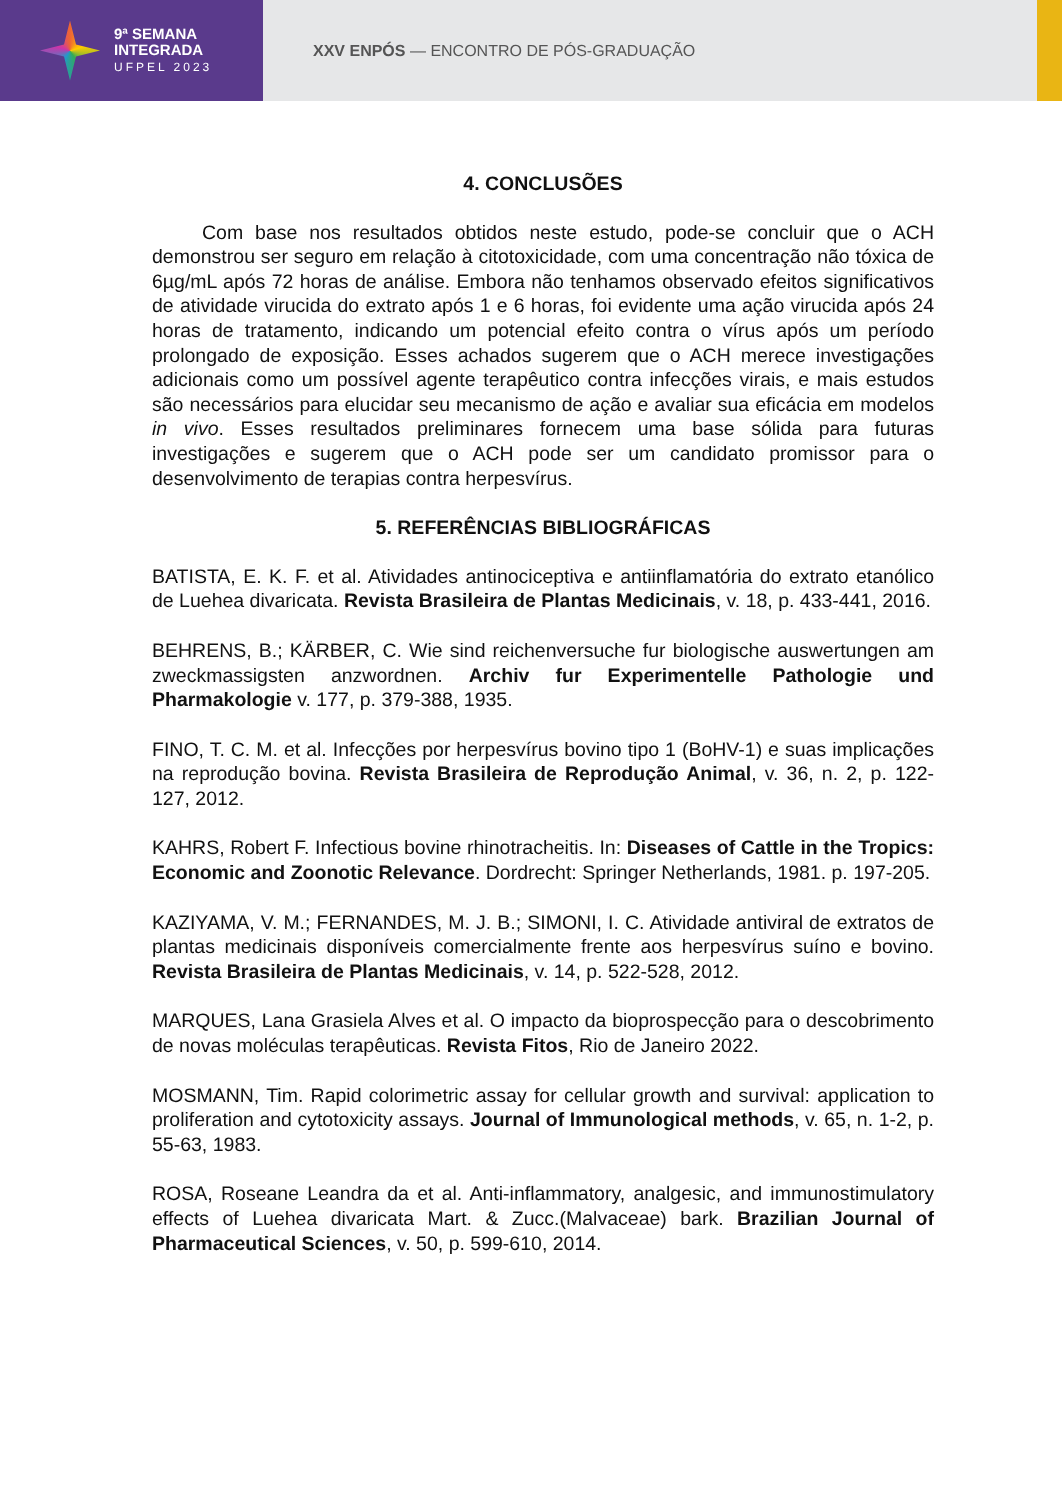9ª SEMANA
INTEGRADA
UFPEL 2023
XXV ENPÓS — ENCONTRO DE PÓS-GRADUAÇÃO
4. CONCLUSÕES
Com base nos resultados obtidos neste estudo, pode-se concluir que o ACH demonstrou ser seguro em relação à citotoxicidade, com uma concentração não tóxica de 6µg/mL após 72 horas de análise. Embora não tenhamos observado efeitos significativos de atividade virucida do extrato após 1 e 6 horas, foi evidente uma ação virucida após 24 horas de tratamento, indicando um potencial efeito contra o vírus após um período prolongado de exposição. Esses achados sugerem que o ACH merece investigações adicionais como um possível agente terapêutico contra infecções virais, e mais estudos são necessários para elucidar seu mecanismo de ação e avaliar sua eficácia em modelos in vivo. Esses resultados preliminares fornecem uma base sólida para futuras investigações e sugerem que o ACH pode ser um candidato promissor para o desenvolvimento de terapias contra herpesvírus.
5. REFERÊNCIAS BIBLIOGRÁFICAS
BATISTA, E. K. F. et al. Atividades antinociceptiva e antiinflamatória do extrato etanólico de Luehea divaricata. Revista Brasileira de Plantas Medicinais, v. 18, p. 433-441, 2016.
BEHRENS, B.; KÄRBER, C. Wie sind reichenversuche fur biologische auswertungen am zweckmassigsten anzwordnen. Archiv fur Experimentelle Pathologie und Pharmakologie v. 177, p. 379-388, 1935.
FINO, T. C. M. et al. Infecções por herpesvírus bovino tipo 1 (BoHV-1) e suas implicações na reprodução bovina. Revista Brasileira de Reprodução Animal, v. 36, n. 2, p. 122-127, 2012.
KAHRS, Robert F. Infectious bovine rhinotracheitis. In: Diseases of Cattle in the Tropics: Economic and Zoonotic Relevance. Dordrecht: Springer Netherlands, 1981. p. 197-205.
KAZIYAMA, V. M.; FERNANDES, M. J. B.; SIMONI, I. C. Atividade antiviral de extratos de plantas medicinais disponíveis comercialmente frente aos herpesvírus suíno e bovino. Revista Brasileira de Plantas Medicinais, v. 14, p. 522-528, 2012.
MARQUES, Lana Grasiela Alves et al. O impacto da bioprospecção para o descobrimento de novas moléculas terapêuticas. Revista Fitos, Rio de Janeiro 2022.
MOSMANN, Tim. Rapid colorimetric assay for cellular growth and survival: application to proliferation and cytotoxicity assays. Journal of Immunological methods, v. 65, n. 1-2, p. 55-63, 1983.
ROSA, Roseane Leandra da et al. Anti-inflammatory, analgesic, and immunostimulatory effects of Luehea divaricata Mart. & Zucc.(Malvaceae) bark. Brazilian Journal of Pharmaceutical Sciences, v. 50, p. 599-610, 2014.